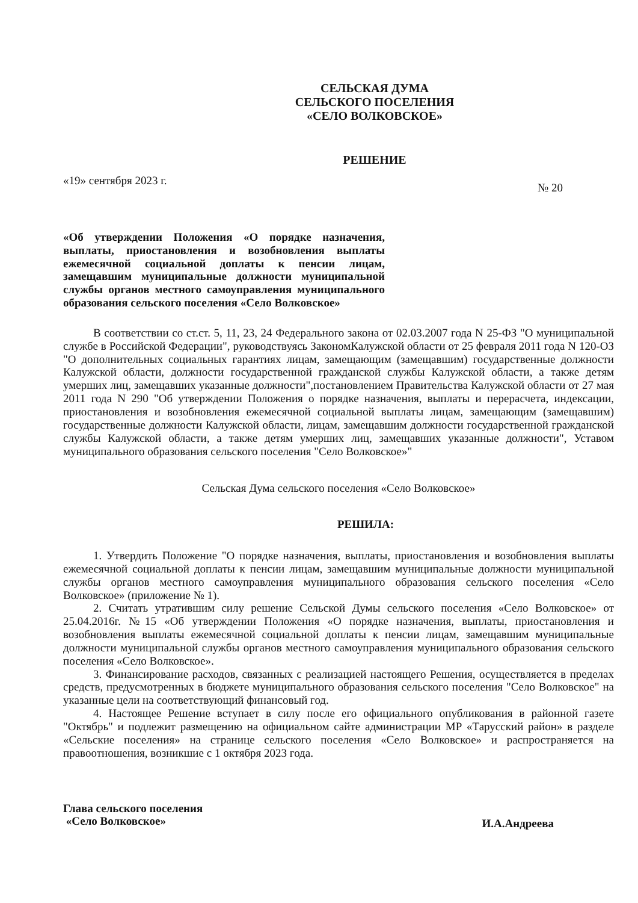СЕЛЬСКАЯ ДУМА
СЕЛЬСКОГО ПОСЕЛЕНИЯ
«СЕЛО ВОЛКОВСКОЕ»
РЕШЕНИЕ
«19» сентября 2023 г. № 20
«Об утверждении Положения «О порядке назначения, выплаты, приостановления и возобновления выплаты ежемесячной социальной доплаты к пенсии лицам, замещавшим муниципальные должности муниципальной службы органов местного самоуправления муниципального образования сельского поселения «Село Волковское»
В соответствии со ст.ст. 5, 11, 23, 24 Федерального закона от 02.03.2007 года N 25-ФЗ "О муниципальной службе в Российской Федерации", руководствуясь ЗакономКалужской области от 25 февраля 2011 года N 120-ОЗ "О дополнительных социальных гарантиях лицам, замещающим (замещавшим) государственные должности Калужской области, должности государственной гражданской службы Калужской области, а также детям умерших лиц, замещавших указанные должности",постановлением Правительства Калужской области от 27 мая 2011 года N 290 "Об утверждении Положения о порядке назначения, выплаты и перерасчета, индексации, приостановления и возобновления ежемесячной социальной выплаты лицам, замещающим (замещавшим) государственные должности Калужской области, лицам, замещавшим должности государственной гражданской службы Калужской области, а также детям умерших лиц, замещавших указанные должности", Уставом муниципального образования сельского поселения "Село Волковское»"
Сельская Дума сельского поселения «Село Волковское»
РЕШИЛА:
1. Утвердить Положение "О порядке назначения, выплаты, приостановления и возобновления выплаты ежемесячной социальной доплаты к пенсии лицам, замещавшим муниципальные должности муниципальной службы органов местного самоуправления муниципального образования сельского поселения «Село Волковское» (приложение № 1).
2. Считать утратившим силу решение Сельской Думы сельского поселения «Село Волковское» от 25.04.2016г. №15 «Об утверждении Положения «О порядке назначения, выплаты, приостановления и возобновления выплаты ежемесячной социальной доплаты к пенсии лицам, замещавшим муниципальные должности муниципальной службы органов местного самоуправления муниципального образования сельского поселения «Село Волковское».
3. Финансирование расходов, связанных с реализацией настоящего Решения, осуществляется в пределах средств, предусмотренных в бюджете муниципального образования сельского поселения "Село Волковское" на указанные цели на соответствующий финансовый год.
4. Настоящее Решение вступает в силу после его официального опубликования в районной газете "Октябрь" и подлежит размещению на официальном сайте администрации МР «Тарусский район» в разделе «Сельские поселения» на странице сельского поселения «Село Волковское» и распространяется на правоотношения, возникшие с 1 октября 2023 года.
Глава сельского поселения
«Село Волковское» И.А.Андреева